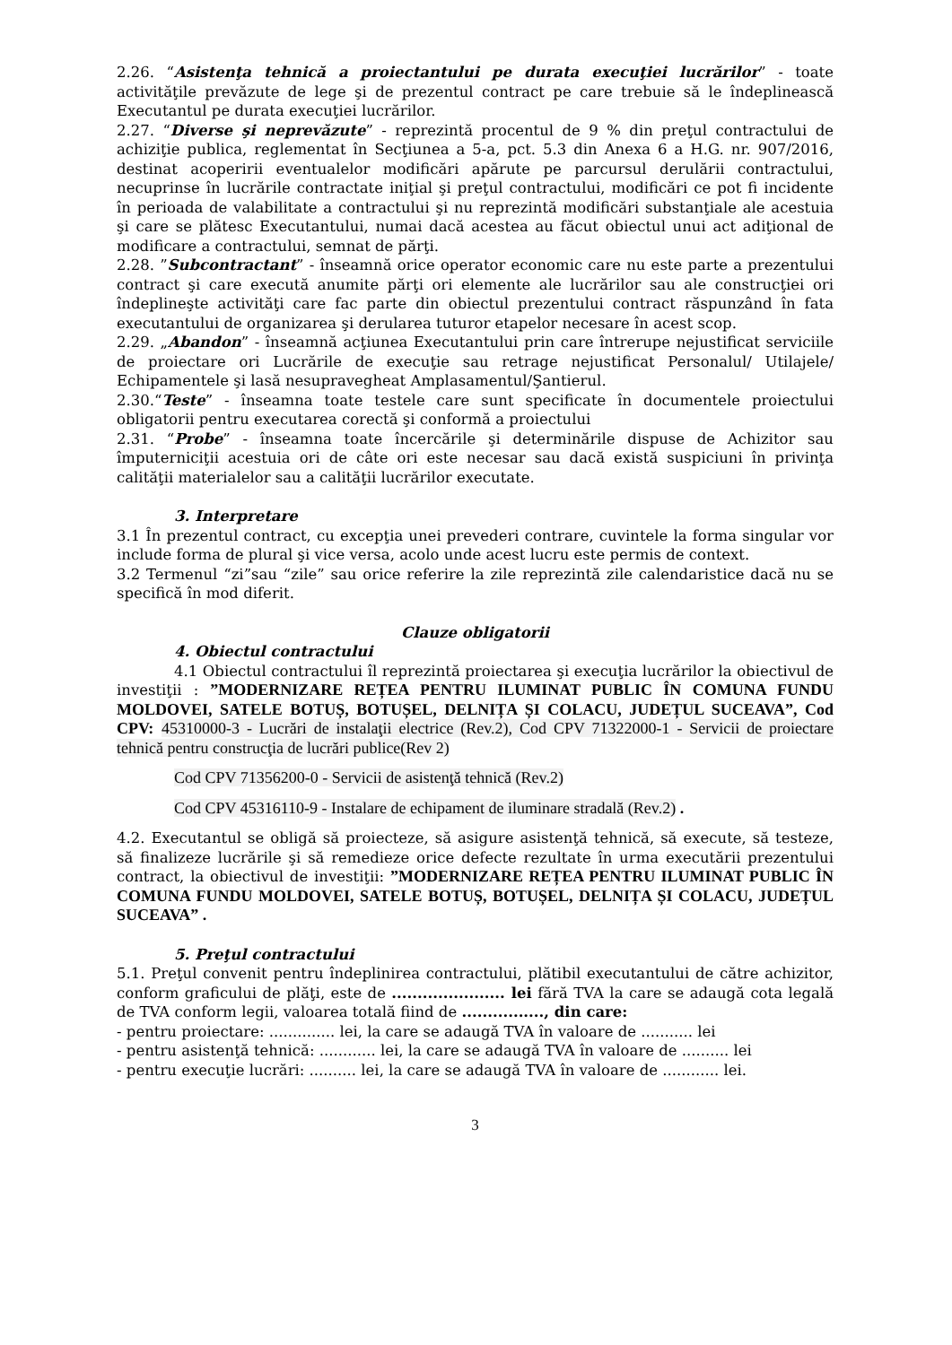2.26. “Asistenţa tehnică a proiectantului pe durata execuţiei lucrărilor” - toate activităţile prevăzute de lege şi de prezentul contract pe care trebuie să le îndeplinească Executantul pe durata execuţiei lucrărilor.
2.27. “Diverse şi neprevăzute” - reprezintă procentul de 9 % din preţul contractului de achiziţie publica, reglementat în Secţiunea a 5-a, pct. 5.3 din Anexa 6 a H.G. nr. 907/2016, destinat acoperirii eventualelor modificări apărute pe parcursul derulării contractului, necuprinse în lucrările contractate iniţial şi preţul contractului, modificări ce pot fi incidente în perioada de valabilitate a contractului şi nu reprezintă modificări substanţiale ale acestuia şi care se plătesc Executantului, numai dacă acestea au făcut obiectul unui act adiţional de modificare a contractului, semnat de părţi.
2.28. ”Subcontractant” - înseamnă orice operator economic care nu este parte a prezentului contract şi care execută anumite părţi ori elemente ale lucrărilor sau ale construcţiei ori îndeplineşte activităţi care fac parte din obiectul prezentului contract răspunzând în fata executantului de organizarea şi derularea tuturor etapelor necesare în acest scop.
2.29. „Abandon” - înseamnă acţiunea Executantului prin care întrerupe nejustificat serviciile de proiectare ori Lucrările de execuţie sau retrage nejustificat Personalul/ Utilajele/ Echipamentele şi lasă nesupravegheat Amplasamentul/Şantierul.
2.30.“Teste” - înseamna toate testele care sunt specificate în documentele proiectului obligatorii pentru executarea corectă şi conformă a proiectului
2.31. “Probe” - înseamna toate încercările şi determinările dispuse de Achizitor sau împuterniciţii acestuia ori de câte ori este necesar sau dacă există suspiciuni în privinţa calităţii materialelor sau a calităţii lucrărilor executate.
3. Interpretare
3.1 În prezentul contract, cu excepţia unei prevederi contrare, cuvintele la forma singular vor include forma de plural şi vice versa, acolo unde acest lucru este permis de context.
3.2 Termenul “zi”sau “zile” sau orice referire la zile reprezintă zile calendaristice dacă nu se specifică în mod diferit.
Clauze obligatorii
4. Obiectul contractului
4.1 Obiectul contractului îl reprezintă proiectarea şi execuţia lucrărilor la obiectivul de investiţii : ”MODERNIZARE REȚEA PENTRU ILUMINAT PUBLIC ÎN COMUNA FUNDU MOLDOVEI, SATELE BOTUȘ, BOTUȘEL, DELNIȚA ȘI COLACU, JUDEȚUL SUCEAVA”, Cod CPV: 45310000-3 - Lucrări de instalaţii electrice (Rev.2), Cod CPV 71322000-1 - Servicii de proiectare tehnică pentru construcţia de lucrări publice(Rev 2)
Cod CPV 71356200-0 - Servicii de asistenţă tehnică (Rev.2)
Cod CPV 45316110-9 - Instalare de echipament de iluminare stradală (Rev.2) .
4.2. Executantul se obligă să proiecteze, să asigure asistenţă tehnică, să execute, să testeze, să finalizeze lucrările şi să remedieze orice defecte rezultate în urma executării prezentului contract, la obiectivul de investiţii: ”MODERNIZARE REȚEA PENTRU ILUMINAT PUBLIC ÎN COMUNA FUNDU MOLDOVEI, SATELE BOTUȘ, BOTUȘEL, DELNIȚA ȘI COLACU, JUDEȚUL SUCEAVA” .
5. Preţul contractului
5.1. Preţul convenit pentru îndeplinirea contractului, plătibil executantului de către achizitor, conform graficului de plăţi, este de ...................... lei fără TVA la care se adaugă cota legală de TVA conform legii, valoarea totală fiind de ................, din care:
- pentru proiectare: .............. lei, la care se adaugă TVA în valoare de ........... lei
- pentru asistenţă tehnică: ............ lei, la care se adaugă TVA în valoare de .......... lei
- pentru execuţie lucrări: .......... lei, la care se adaugă TVA în valoare de ............ lei.
3